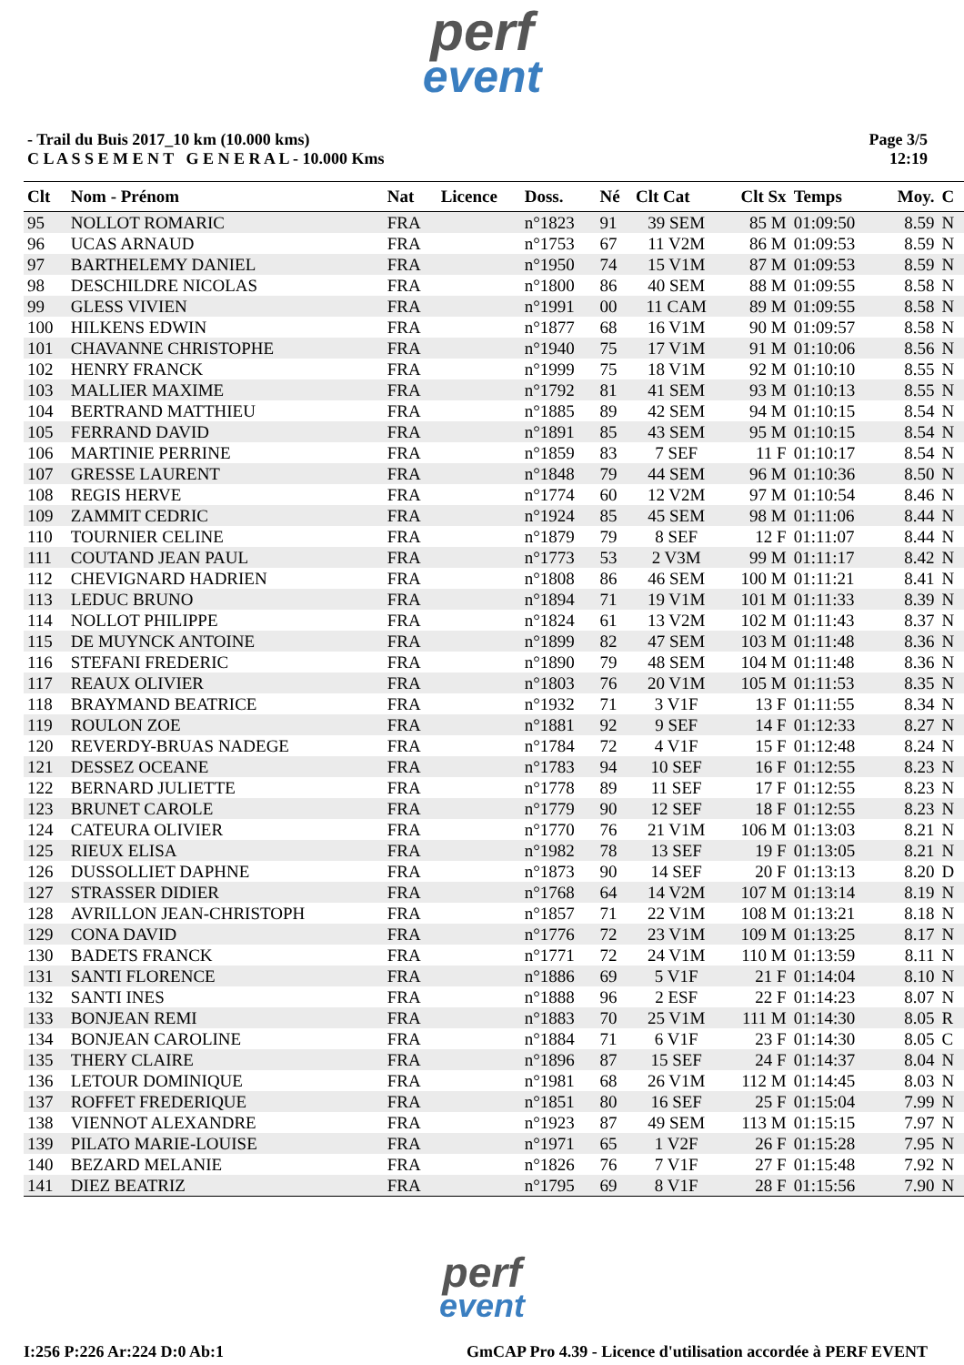perf
event
- Trail du Buis 2017_10 km (10.000 kms)
C L A S S E M E N T G E N E R A L - 10.000 Kms
Page 3/5
12:19
| Clt | Nom - Prénom | Nat | Licence | Doss. | Né | Clt Cat | Clt Sx | Temps | Moy. | C |
| --- | --- | --- | --- | --- | --- | --- | --- | --- | --- | --- |
| 95 | NOLLOT ROMARIC | FRA | | n°1823 | 91 | 39 SEM | 85 M | 01:09:50 | 8.59 | N |
| 96 | UCAS ARNAUD | FRA | | n°1753 | 67 | 11 V2M | 86 M | 01:09:53 | 8.59 | N |
| 97 | BARTHELEMY DANIEL | FRA | | n°1950 | 74 | 15 V1M | 87 M | 01:09:53 | 8.59 | N |
| 98 | DESCHILDRE NICOLAS | FRA | | n°1800 | 86 | 40 SEM | 88 M | 01:09:55 | 8.58 | N |
| 99 | GLESS VIVIEN | FRA | | n°1991 | 00 | 11 CAM | 89 M | 01:09:55 | 8.58 | N |
| 100 | HILKENS EDWIN | FRA | | n°1877 | 68 | 16 V1M | 90 M | 01:09:57 | 8.58 | N |
| 101 | CHAVANNE CHRISTOPHE | FRA | | n°1940 | 75 | 17 V1M | 91 M | 01:10:06 | 8.56 | N |
| 102 | HENRY FRANCK | FRA | | n°1999 | 75 | 18 V1M | 92 M | 01:10:10 | 8.55 | N |
| 103 | MALLIER MAXIME | FRA | | n°1792 | 81 | 41 SEM | 93 M | 01:10:13 | 8.55 | N |
| 104 | BERTRAND MATTHIEU | FRA | | n°1885 | 89 | 42 SEM | 94 M | 01:10:15 | 8.54 | N |
| 105 | FERRAND DAVID | FRA | | n°1891 | 85 | 43 SEM | 95 M | 01:10:15 | 8.54 | N |
| 106 | MARTINIE PERRINE | FRA | | n°1859 | 83 | 7 SEF | 11 F | 01:10:17 | 8.54 | N |
| 107 | GRESSE LAURENT | FRA | | n°1848 | 79 | 44 SEM | 96 M | 01:10:36 | 8.50 | N |
| 108 | REGIS HERVE | FRA | | n°1774 | 60 | 12 V2M | 97 M | 01:10:54 | 8.46 | N |
| 109 | ZAMMIT CEDRIC | FRA | | n°1924 | 85 | 45 SEM | 98 M | 01:11:06 | 8.44 | N |
| 110 | TOURNIER CELINE | FRA | | n°1879 | 79 | 8 SEF | 12 F | 01:11:07 | 8.44 | N |
| 111 | COUTAND JEAN PAUL | FRA | | n°1773 | 53 | 2 V3M | 99 M | 01:11:17 | 8.42 | N |
| 112 | CHEVIGNARD HADRIEN | FRA | | n°1808 | 86 | 46 SEM | 100 M | 01:11:21 | 8.41 | N |
| 113 | LEDUC BRUNO | FRA | | n°1894 | 71 | 19 V1M | 101 M | 01:11:33 | 8.39 | N |
| 114 | NOLLOT PHILIPPE | FRA | | n°1824 | 61 | 13 V2M | 102 M | 01:11:43 | 8.37 | N |
| 115 | DE MUYNCK ANTOINE | FRA | | n°1899 | 82 | 47 SEM | 103 M | 01:11:48 | 8.36 | N |
| 116 | STEFANI FREDERIC | FRA | | n°1890 | 79 | 48 SEM | 104 M | 01:11:48 | 8.36 | N |
| 117 | REAUX OLIVIER | FRA | | n°1803 | 76 | 20 V1M | 105 M | 01:11:53 | 8.35 | N |
| 118 | BRAYMAND BEATRICE | FRA | | n°1932 | 71 | 3 V1F | 13 F | 01:11:55 | 8.34 | N |
| 119 | ROULON ZOE | FRA | | n°1881 | 92 | 9 SEF | 14 F | 01:12:33 | 8.27 | N |
| 120 | REVERDY-BRUAS NADEGE | FRA | | n°1784 | 72 | 4 V1F | 15 F | 01:12:48 | 8.24 | N |
| 121 | DESSEZ OCEANE | FRA | | n°1783 | 94 | 10 SEF | 16 F | 01:12:55 | 8.23 | N |
| 122 | BERNARD JULIETTE | FRA | | n°1778 | 89 | 11 SEF | 17 F | 01:12:55 | 8.23 | N |
| 123 | BRUNET CAROLE | FRA | | n°1779 | 90 | 12 SEF | 18 F | 01:12:55 | 8.23 | N |
| 124 | CATEURA OLIVIER | FRA | | n°1770 | 76 | 21 V1M | 106 M | 01:13:03 | 8.21 | N |
| 125 | RIEUX ELISA | FRA | | n°1982 | 78 | 13 SEF | 19 F | 01:13:05 | 8.21 | N |
| 126 | DUSSOLLIET DAPHNE | FRA | | n°1873 | 90 | 14 SEF | 20 F | 01:13:13 | 8.20 | D |
| 127 | STRASSER DIDIER | FRA | | n°1768 | 64 | 14 V2M | 107 M | 01:13:14 | 8.19 | N |
| 128 | AVRILLON JEAN-CHRISTOPH | FRA | | n°1857 | 71 | 22 V1M | 108 M | 01:13:21 | 8.18 | N |
| 129 | CONA DAVID | FRA | | n°1776 | 72 | 23 V1M | 109 M | 01:13:25 | 8.17 | N |
| 130 | BADETS FRANCK | FRA | | n°1771 | 72 | 24 V1M | 110 M | 01:13:59 | 8.11 | N |
| 131 | SANTI FLORENCE | FRA | | n°1886 | 69 | 5 V1F | 21 F | 01:14:04 | 8.10 | N |
| 132 | SANTI INES | FRA | | n°1888 | 96 | 2 ESF | 22 F | 01:14:23 | 8.07 | N |
| 133 | BONJEAN REMI | FRA | | n°1883 | 70 | 25 V1M | 111 M | 01:14:30 | 8.05 | R |
| 134 | BONJEAN CAROLINE | FRA | | n°1884 | 71 | 6 V1F | 23 F | 01:14:30 | 8.05 | C |
| 135 | THERY CLAIRE | FRA | | n°1896 | 87 | 15 SEF | 24 F | 01:14:37 | 8.04 | N |
| 136 | LETOUR DOMINIQUE | FRA | | n°1981 | 68 | 26 V1M | 112 M | 01:14:45 | 8.03 | N |
| 137 | ROFFET FREDERIQUE | FRA | | n°1851 | 80 | 16 SEF | 25 F | 01:15:04 | 7.99 | N |
| 138 | VIENNOT ALEXANDRE | FRA | | n°1923 | 87 | 49 SEM | 113 M | 01:15:15 | 7.97 | N |
| 139 | PILATO MARIE-LOUISE | FRA | | n°1971 | 65 | 1 V2F | 26 F | 01:15:28 | 7.95 | N |
| 140 | BEZARD MELANIE | FRA | | n°1826 | 76 | 7 V1F | 27 F | 01:15:48 | 7.92 | N |
| 141 | DIEZ BEATRIZ | FRA | | n°1795 | 69 | 8 V1F | 28 F | 01:15:56 | 7.90 | N |
perf
event
I:256 P:226 Ar:224 D:0 Ab:1 GmCAP Pro 4.39 - Licence d'utilisation accordée à PERF EVENT